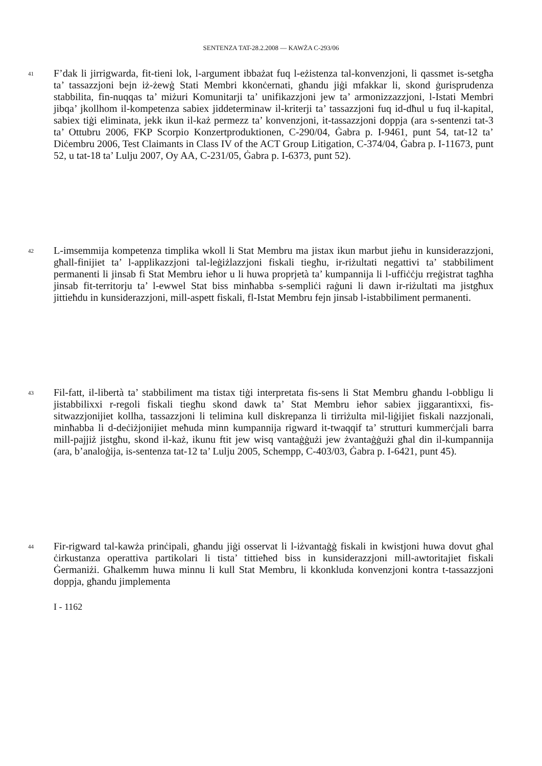SENTENZA TAT-28.2.2008 — KAWŻA C-293/06
41
F’dak li jirrigwarda, fit-tieni lok, l-argument ibbażat fuq l-eżistenza tal-konvenzjoni, li qassmet is-setgħa ta’ tassazzjoni bejn iż-żewġ Stati Membri kkonċernati, għandu jiġi mfakkar li, skond ġurisprudenza stabbilita, fin-nuqqas ta’ miżuri Komunitarji ta’ unifikazzjoni jew ta’ armonizzazzjoni, l-Istati Membri jibqa’ jkollhom il-kompetenza sabiex jiddeterminaw il-kriterji ta’ tassazzjoni fuq id-dħul u fuq il-kapital, sabiex tiġi eliminata, jekk ikun il-każ permezz ta’ konvenzjoni, it-tassazzjoni doppja (ara s-sentenzi tat-3 ta’ Ottubru 2006, FKP Scorpio Konzertproduktionen, C-290/04, Ġabra p. I-9461, punt 54, tat-12 ta’ Diċembru 2006, Test Claimants in Class IV of the ACT Group Litigation, C-374/04, Ġabra p. I-11673, punt 52, u tat-18 ta’ Lulju 2007, Oy AA, C-231/05, Ġabra p. I-6373, punt 52).
42
L-imsemmija kompetenza timplika wkoll li Stat Membru ma jistax ikun marbut jieħu in kunsiderazzjoni, għall-finijiet ta’ l-applikazzjoni tal-leġiżlazzjoni fiskali tiegħu, ir-riżultati negattivi ta’ stabbiliment permanenti li jinsab fi Stat Membru ieħor u li huwa proprjetà ta’ kumpannija li l-uffiċċju rreġistrat tagħha jinsab fit-territorju ta’ l-ewwel Stat biss minħabba s-sempliċi raġuni li dawn ir-riżultati ma jistgħux jittieħdu in kunsiderazzjoni, mill-aspett fiskali, fl-Istat Membru fejn jinsab l-istabbiliment permanenti.
43
Fil-fatt, il-libertà ta’ stabbiliment ma tistax tiġi interpretata fis-sens li Stat Membru għandu l-obbligu li jistabbilixxi r-regoli fiskali tiegħu skond dawk ta’ Stat Membru ieħor sabiex jiggarantixxi, fis-sitwazzjonijiet kollha, tassazzjoni li telimina kull diskrepanza li tirriżulta mil-liġijiet fiskali nazzjonali, minħabba li d-deċiżjonijiet meħuda minn kumpannija rigward it-twaqqif ta’ strutturi kummerċjali barra mill-pajjiż jistgħu, skond il-każ, ikunu ftit jew wisq vantaġġużi jew żvantaġġużi għal din il-kumpannija (ara, b’analoġija, is-sentenza tat-12 ta’ Lulju 2005, Schempp, C-403/03, Ġabra p. I-6421, punt 45).
44
Fir-rigward tal-kawża prinċipali, għandu jiġi osservat li l-iżvantaġġ fiskali in kwistjoni huwa dovut għal ċirkustanza operattiva partikolari li tista’ tittieħed biss in kunsiderazzjoni mill-awtoritajiet fiskali Ġermaniżi. Għalkemm huwa minnu li kull Stat Membru, li kkonkluda konvenzjoni kontra t-tassazzjoni doppja, għandu jimplementa
I - 1162